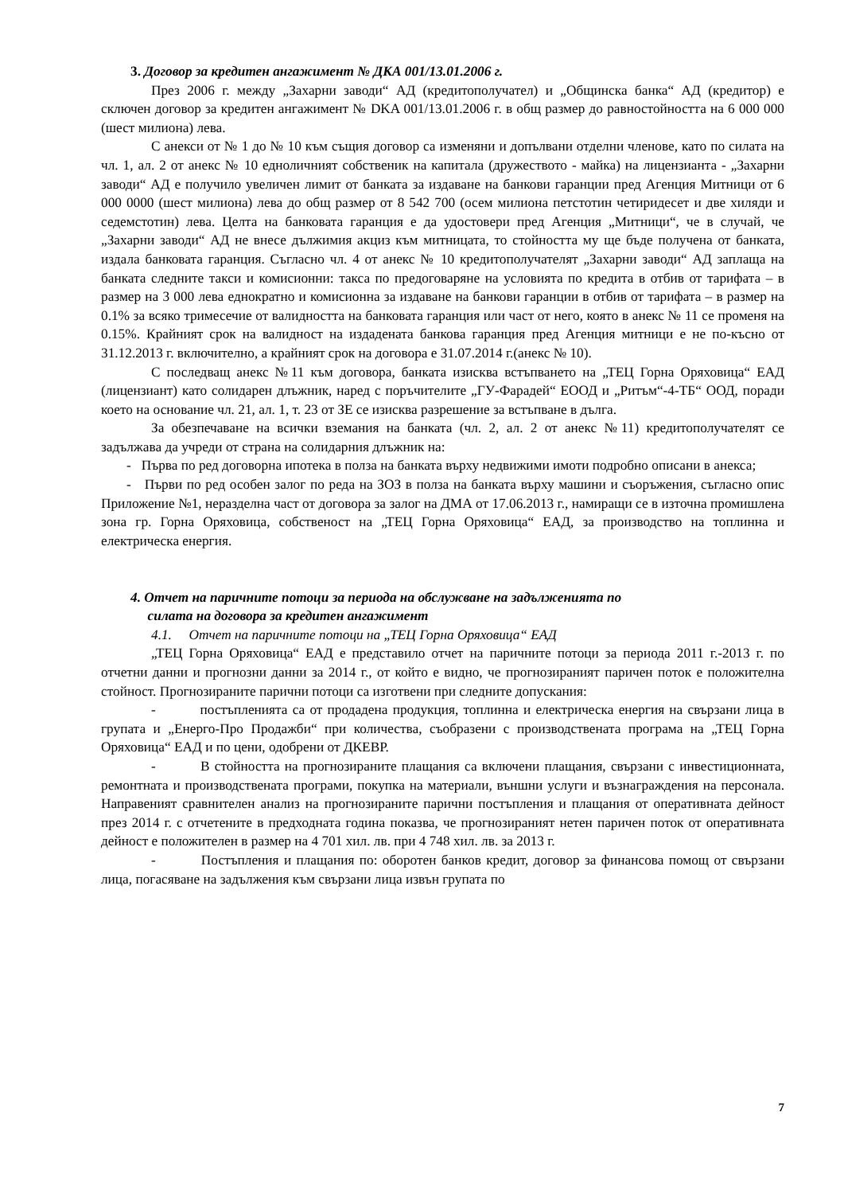3. Договор за кредитен ангажимент № ДКА 001/13.01.2006 г.
През 2006 г. между „Захарни заводи“ АД (кредитополучател) и „Общинска банка“ АД (кредитор) е сключен договор за кредитен ангажимент № DKA 001/13.01.2006 г. в общ размер до равностойността на 6 000 000 (шест милиона) лева.
С анекси от № 1 до № 10 към същия договор са изменяни и допълвани отделни членове, като по силата на чл. 1, ал. 2 от анекс № 10 едноличният собственик на капитала (дружеството - майка) на лицензианта - „Захарни заводи“ АД е получило увеличен лимит от банката за издаване на банкови гаранции пред Агенция Митници от 6 000 0000 (шест милиона) лева до общ размер от 8 542 700 (осем милиона петстотин четиридесет и две хиляди и седемстотин) лева. Целта на банковата гаранция е да удостовери пред Агенция „Митници“, че в случай, че „Захарни заводи“ АД не внесе дължимия акциз към митницата, то стойността му ще бъде получена от банката, издала банковата гаранция. Съгласно чл. 4 от анекс № 10 кредитополучателят „Захарни заводи“ АД заплаща на банката следните такси и комисионни: такса по предоговаряне на условията по кредита в отбив от тарифата – в размер на 3 000 лева еднократно и комисионна за издаване на банкови гаранции в отбив от тарифата – в размер на 0.1% за всяко тримесечие от валидността на банковата гаранция или част от него, която в анекс № 11 се променя на 0.15%. Крайният срок на валидност на издадената банкова гаранция пред Агенция митници е не по-късно от 31.12.2013 г. включително, а крайният срок на договора е 31.07.2014 г.(анекс № 10).
С последващ анекс №11 към договора, банката изисква встъпването на „ТЕЦ Горна Оряховица“ ЕАД (лицензиант) като солидарен длъжник, наред с поръчителите „ГУ-Фарадей“ ЕООД и „Ритъм“-4-ТБ“ ООД, поради което на основание чл. 21, ал. 1, т. 23 от ЗЕ се изисква разрешение за встъпване в дълга.
За обезпечаване на всички вземания на банката (чл. 2, ал. 2 от анекс №11) кредитополучателят се задължава да учреди от страна на солидарния длъжник на:
- Първа по ред договорна ипотека в полза на банката върху недвижими имоти подробно описани в анекса;
- Първи по ред особен залог по реда на ЗОЗ в полза на банката върху машини и съоръжения, съгласно опис Приложение №1, неразделна част от договора за залог на ДМА от 17.06.2013 г., намиращи се в източна промишлена зона гр. Горна Оряховица, собственост на „ТЕЦ Горна Оряховица“ ЕАД, за производство на топлинна и електрическа енергия.
4. Отчет на паричните потоци за периода на обслужване на задълженията по
силата на договора за кредитен ангажимент
4.1. Отчет на паричните потоци на „ТЕЦ Горна Оряховица“ ЕАД
„ТЕЦ Горна Оряховица“ ЕАД е представило отчет на паричните потоци за периода 2011 г.-2013 г. по отчетни данни и прогнозни данни за 2014 г., от който е видно, че прогнозираният паричен поток е положителна стойност. Прогнозираните парични потоци са изготвени при следните допускания:
- постъпленията са от продадена продукция, топлинна и електрическа енергия на свързани лица в групата и „Енерго-Про Продажби“ при количества, съобразени с производствената програма на „ТЕЦ Горна Оряховица“ ЕАД и по цени, одобрени от ДКЕВР.
- В стойността на прогнозираните плащания са включени плащания, свързани с инвестиционната, ремонтната и производствената програми, покупка на материали, външни услуги и възнаграждения на персонала. Направеният сравнителен анализ на прогнозираните парични постъпления и плащания от оперативната дейност през 2014 г. с отчетените в предходната година показва, че прогнозираният нетен паричен поток от оперативната дейност е положителен в размер на 4 701 хил. лв. при 4 748 хил. лв. за 2013 г.
- Постъпления и плащания по: оборотен банков кредит, договор за финансова помощ от свързани лица, погасяване на задължения към свързани лица извън групата по
7